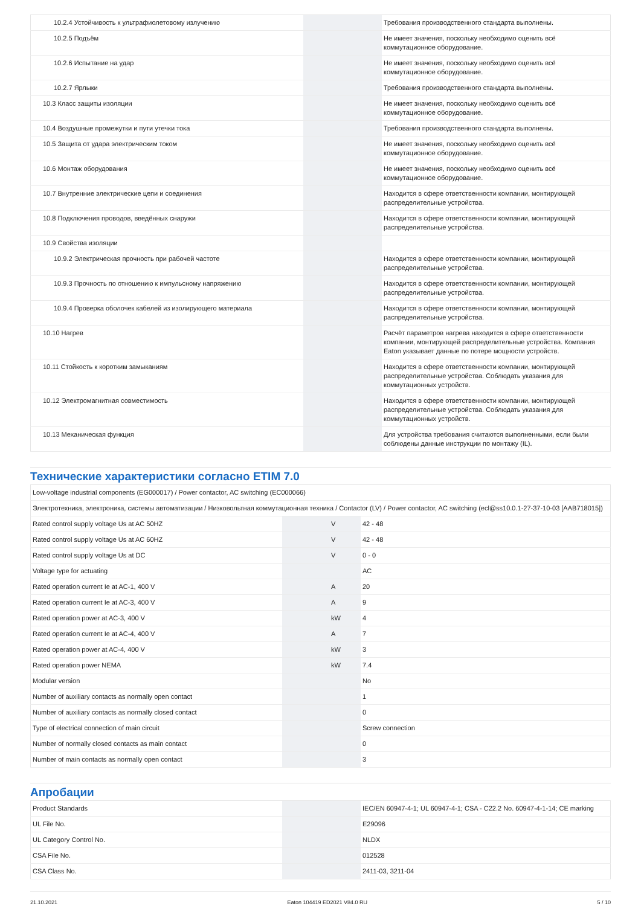| 10.2.4 Устойчивость к ультрафиолетовому излучению | | | Требования производственного стандарта выполнены. |
| 10.2.5 Подъём | | | Не имеет значения, поскольку необходимо оценить всё коммутационное оборудование. |
| 10.2.6 Испытание на удар | | | Не имеет значения, поскольку необходимо оценить всё коммутационное оборудование. |
| 10.2.7 Ярлыки | | | Требования производственного стандарта выполнены. |
| 10.3 Класс защиты изоляции | | | Не имеет значения, поскольку необходимо оценить всё коммутационное оборудование. |
| 10.4 Воздушные промежутки и пути утечки тока | | | Требования производственного стандарта выполнены. |
| 10.5 Защита от удара электрическим током | | | Не имеет значения, поскольку необходимо оценить всё коммутационное оборудование. |
| 10.6 Монтаж оборудования | | | Не имеет значения, поскольку необходимо оценить всё коммутационное оборудование. |
| 10.7 Внутренние электрические цепи и соединения | | | Находится в сфере ответственности компании, монтирующей распределительные устройства. |
| 10.8 Подключения проводов, введённых снаружи | | | Находится в сфере ответственности компании, монтирующей распределительные устройства. |
| 10.9 Свойства изоляции | | | |
| 10.9.2 Электрическая прочность при рабочей частоте | | | Находится в сфере ответственности компании, монтирующей распределительные устройства. |
| 10.9.3 Прочность по отношению к импульсному напряжению | | | Находится в сфере ответственности компании, монтирующей распределительные устройства. |
| 10.9.4 Проверка оболочек кабелей из изолирующего материала | | | Находится в сфере ответственности компании, монтирующей распределительные устройства. |
| 10.10 Нагрев | | | Расчёт параметров нагрева находится в сфере ответственности компании, монтирующей распределительные устройства. Компания Eaton указывает данные по потере мощности устройств. |
| 10.11 Стойкость к коротким замыканиям | | | Находится в сфере ответственности компании, монтирующей распределительные устройства. Соблюдать указания для коммутационных устройств. |
| 10.12 Электромагнитная совместимость | | | Находится в сфере ответственности компании, монтирующей распределительные устройства. Соблюдать указания для коммутационных устройств. |
| 10.13 Механическая функция | | | Для устройства требования считаются выполненными, если были соблюдены данные инструкции по монтажу (IL). |
Технические характеристики согласно ETIM 7.0
| Low-voltage industrial components (EG000017) / Power contactor, AC switching (EC000066) | | | |
| Электротехника, электроника, системы автоматизации / Низковольтная коммутационная техника / Contactor (LV) / Power contactor, AC switching (ecl@ss10.0.1-27-37-10-03 [AAB718015]) | | | |
| Rated control supply voltage Us at AC 50HZ | | V | 42 - 48 |
| Rated control supply voltage Us at AC 60HZ | | V | 42 - 48 |
| Rated control supply voltage Us at DC | | V | 0 - 0 |
| Voltage type for actuating | | | AC |
| Rated operation current Ie at AC-1, 400 V | | A | 20 |
| Rated operation current Ie at AC-3, 400 V | | A | 9 |
| Rated operation power at AC-3, 400 V | | kW | 4 |
| Rated operation current Ie at AC-4, 400 V | | A | 7 |
| Rated operation power at AC-4, 400 V | | kW | 3 |
| Rated operation power NEMA | | kW | 7.4 |
| Modular version | | | No |
| Number of auxiliary contacts as normally open contact | | | 1 |
| Number of auxiliary contacts as normally closed contact | | | 0 |
| Type of electrical connection of main circuit | | | Screw connection |
| Number of normally closed contacts as main contact | | | 0 |
| Number of main contacts as normally open contact | | | 3 |
Апробации
| Product Standards | | | IEC/EN 60947-4-1; UL 60947-4-1; CSA - C22.2 No. 60947-4-1-14; CE marking |
| UL File No. | | | E29096 |
| UL Category Control No. | | | NLDX |
| CSA File No. | | | 012528 |
| CSA Class No. | | | 2411-03, 3211-04 |
21.10.2021 Eaton 104419 ED2021 V84.0 RU 5 / 10